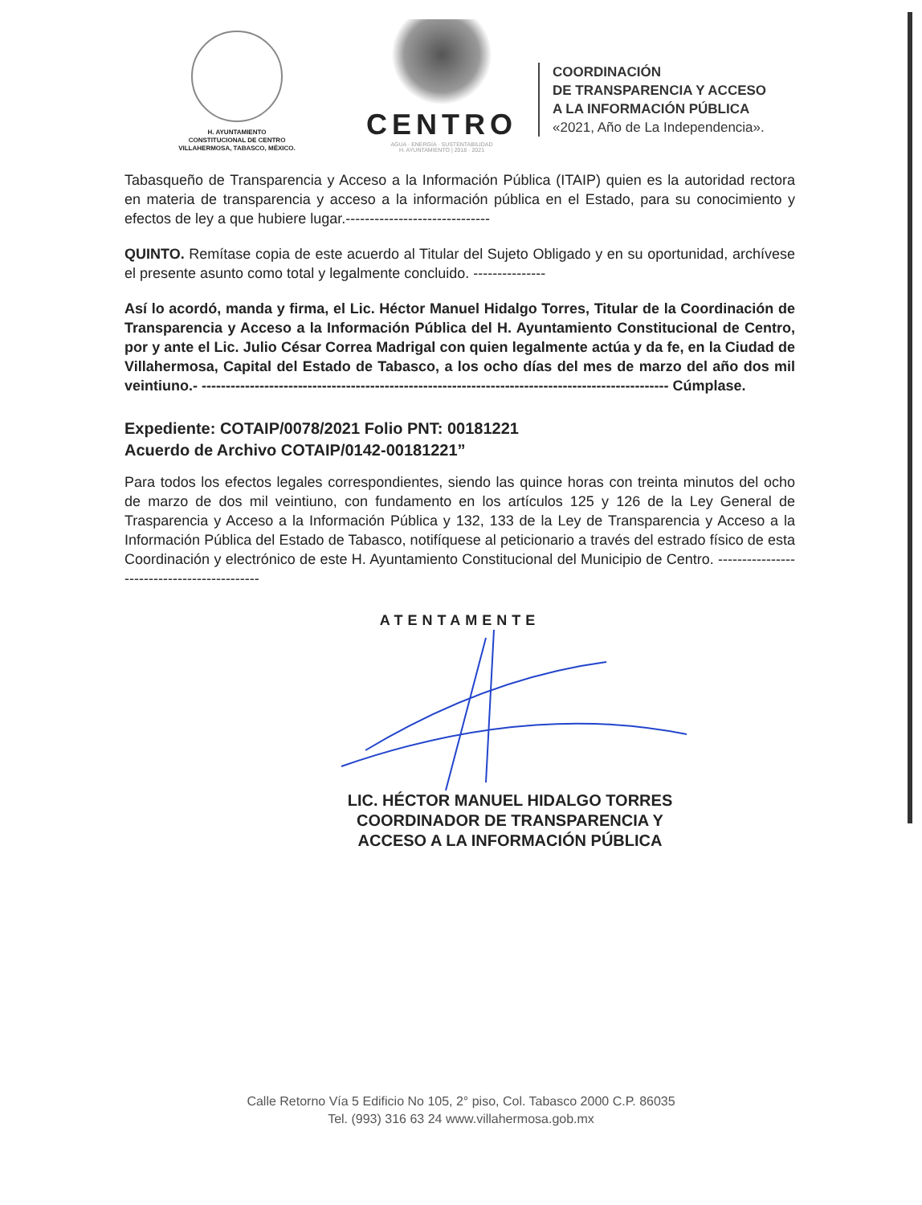H. AYUNTAMIENTO
CONSTITUCIONAL DE CENTRO
VILLAHERMOSA, TABASCO, MÉXICO.
CENTRO
AGUA · ENERGÍA · SUSTENTABILIDAD
H. AYUNTAMIENTO | 2018 · 2021
COORDINACIÓN
DE TRANSPARENCIA Y ACCESO
A LA INFORMACIÓN PÚBLICA
«2021, Año de La Independencia».
Tabasqueño de Transparencia y Acceso a la Información Pública (ITAIP) quien es la autoridad rectora en materia de transparencia y acceso a la información pública en el Estado, para su conocimiento y efectos de ley a que hubiere lugar.------------------------------
QUINTO. Remítase copia de este acuerdo al Titular del Sujeto Obligado y en su oportunidad, archívese el presente asunto como total y legalmente concluido. ---------------
Así lo acordó, manda y firma, el Lic. Héctor Manuel Hidalgo Torres, Titular de la Coordinación de Transparencia y Acceso a la Información Pública del H. Ayuntamiento Constitucional de Centro, por y ante el Lic. Julio César Correa Madrigal con quien legalmente actúa y da fe, en la Ciudad de Villahermosa, Capital del Estado de Tabasco, a los ocho días del mes de marzo del año dos mil veintiuno.- ------------------------------------------------------------------------------------------------- Cúmplase.
Expediente: COTAIP/0078/2021 Folio PNT: 00181221
Acuerdo de Archivo COTAIP/0142-00181221”
Para todos los efectos legales correspondientes, siendo las quince horas con treinta minutos del ocho de marzo de dos mil veintiuno, con fundamento en los artículos 125 y 126 de la Ley General de Trasparencia y Acceso a la Información Pública y 132, 133 de la Ley de Transparencia y Acceso a la Información Pública del Estado de Tabasco, notifíquese al peticionario a través del estrado físico de esta Coordinación y electrónico de este H. Ayuntamiento Constitucional del Municipio de Centro. --------------------------------------------
ATENTAMENTE
LIC. HÉCTOR MANUEL HIDALGO TORRES
COORDINADOR DE TRANSPARENCIA Y
ACCESO A LA INFORMACIÓN PÚBLICA
Calle Retorno Vía 5 Edificio No 105, 2° piso, Col. Tabasco 2000 C.P. 86035
Tel. (993) 316 63 24 www.villahermosa.gob.mx